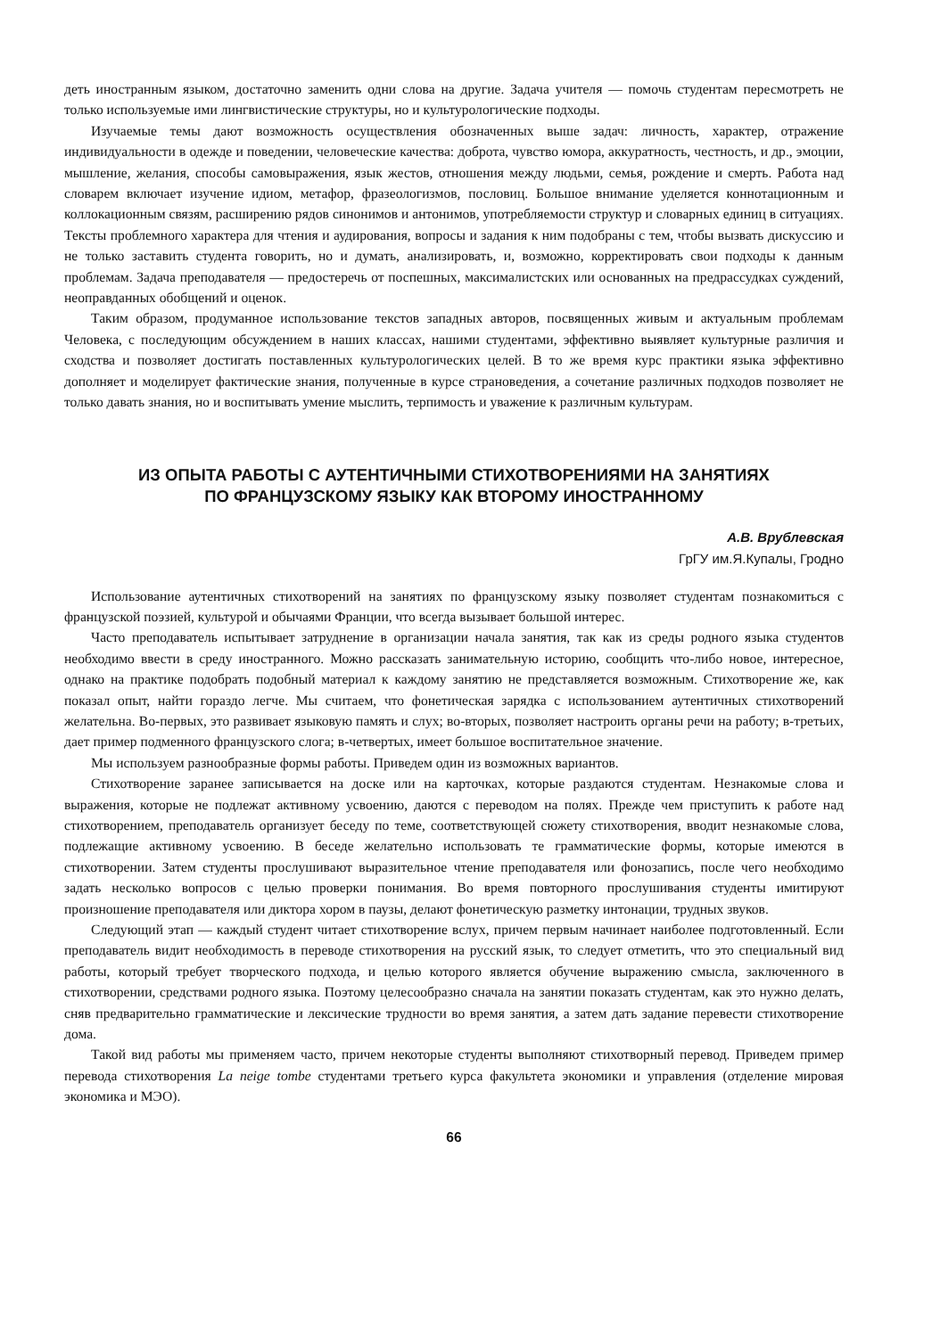деть иностранным языком, достаточно заменить одни слова на другие. Задача учителя — помочь студентам пересмотреть не только используемые ими лингвистические структуры, но и культурологические подходы.
Изучаемые темы дают возможность осуществления обозначенных выше задач: личность, характер, отражение индивидуальности в одежде и поведении, человеческие качества: доброта, чувство юмора, аккуратность, честность, и др., эмоции, мышление, желания, способы самовыражения, язык жестов, отношения между людьми, семья, рождение и смерть. Работа над словарем включает изучение идиом, метафор, фразеологизмов, пословиц. Большое внимание уделяется коннотационным и коллокационным связям, расширению рядов синонимов и антонимов, употребляемости структур и словарных единиц в ситуациях. Тексты проблемного характера для чтения и аудирования, вопросы и задания к ним подобраны с тем, чтобы вызвать дискуссию и не только заставить студента говорить, но и думать, анализировать, и, возможно, корректировать свои подходы к данным проблемам. Задача преподавателя — предостеречь от поспешных, максималистских или основанных на предрассудках суждений, неоправданных обобщений и оценок.
Таким образом, продуманное использование текстов западных авторов, посвященных живым и актуальным проблемам Человека, с последующим обсуждением в наших классах, нашими студентами, эффективно выявляет культурные различия и сходства и позволяет достигать поставленных культурологических целей. В то же время курс практики языка эффективно дополняет и моделирует фактические знания, полученные в курсе страноведения, а сочетание различных подходов позволяет не только давать знания, но и воспитывать умение мыслить, терпимость и уважение к различным культурам.
ИЗ ОПЫТА РАБОТЫ С АУТЕНТИЧНЫМИ СТИХОТВОРЕНИЯМИ НА ЗАНЯТИЯХ
ПО ФРАНЦУЗСКОМУ ЯЗЫКУ КАК ВТОРОМУ ИНОСТРАННОМУ
А.В. Врублевская
ГрГУ им.Я.Купалы, Гродно
Использование аутентичных стихотворений на занятиях по французскому языку позволяет студентам познакомиться с французской поэзией, культурой и обычаями Франции, что всегда вызывает большой интерес.
Часто преподаватель испытывает затруднение в организации начала занятия, так как из среды родного языка студентов необходимо ввести в среду иностранного. Можно рассказать занимательную историю, сообщить что-либо новое, интересное, однако на практике подобрать подобный материал к каждому занятию не представляется возможным. Стихотворение же, как показал опыт, найти гораздо легче. Мы считаем, что фонетическая зарядка с использованием аутентичных стихотворений желательна. Во-первых, это развивает языковую память и слух; во-вторых, позволяет настроить органы речи на работу; в-третьих, дает пример подменного французского слога; в-четвертых, имеет большое воспитательное значение.
Мы используем разнообразные формы работы. Приведем один из возможных вариантов.
Стихотворение заранее записывается на доске или на карточках, которые раздаются студентам. Незнакомые слова и выражения, которые не подлежат активному усвоению, даются с переводом на полях. Прежде чем приступить к работе над стихотворением, преподаватель организует беседу по теме, соответствующей сюжету стихотворения, вводит незнакомые слова, подлежащие активному усвоению. В беседе желательно использовать те грамматические формы, которые имеются в стихотворении. Затем студенты прослушивают выразительное чтение преподавателя или фонозапись, после чего необходимо задать несколько вопросов с целью проверки понимания. Во время повторного прослушивания студенты имитируют произношение преподавателя или диктора хором в паузы, делают фонетическую разметку интонации, трудных звуков.
Следующий этап — каждый студент читает стихотворение вслух, причем первым начинает наиболее подготовленный. Если преподаватель видит необходимость в переводе стихотворения на русский язык, то следует отметить, что это специальный вид работы, который требует творческого подхода, и целью которого является обучение выражению смысла, заключенного в стихотворении, средствами родного языка. Поэтому целесообразно сначала на занятии показать студентам, как это нужно делать, сняв предварительно грамматические и лексические трудности во время занятия, а затем дать задание перевести стихотворение дома.
Такой вид работы мы применяем часто, причем некоторые студенты выполняют стихотворный перевод. Приведем пример перевода стихотворения La neige tombe студентами третьего курса факультета экономики и управления (отделение мировая экономика и МЭО).
66